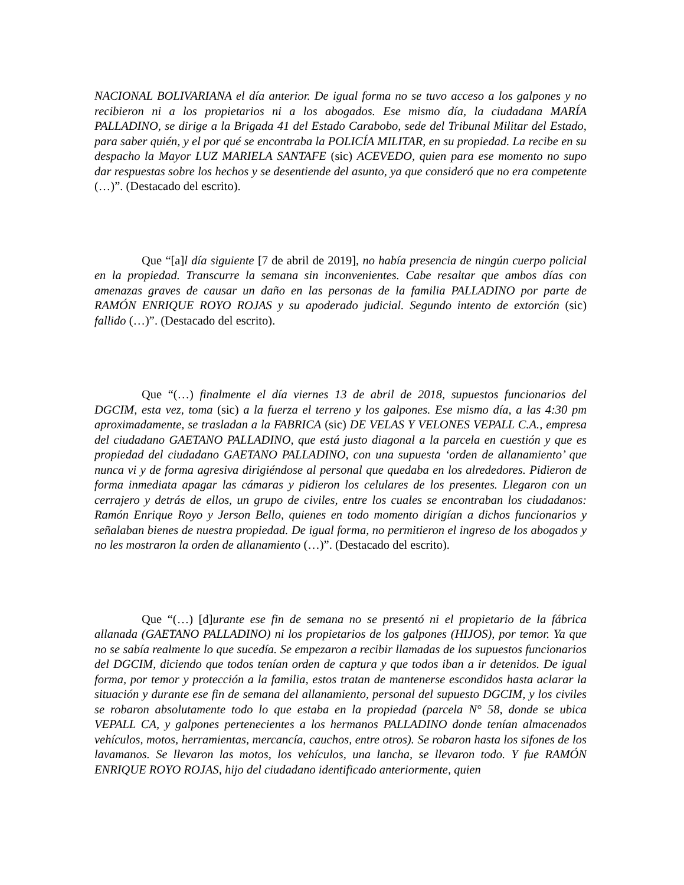NACIONAL BOLIVARIANA el día anterior. De igual forma no se tuvo acceso a los galpones y no recibieron ni a los propietarios ni a los abogados. Ese mismo día, la ciudadana MARÍA PALLADINO, se dirige a la Brigada 41 del Estado Carabobo, sede del Tribunal Militar del Estado, para saber quién, y el por qué se encontraba la POLICÍA MILITAR, en su propiedad. La recibe en su despacho la Mayor LUZ MARIELA SANTAFE (sic) ACEVEDO, quien para ese momento no supo dar respuestas sobre los hechos y se desentiende del asunto, ya que consideró que no era competente (…)”. (Destacado del escrito).
Que “[a]l día siguiente [7 de abril de 2019], no había presencia de ningún cuerpo policial en la propiedad. Transcurre la semana sin inconvenientes. Cabe resaltar que ambos días con amenazas graves de causar un daño en las personas de la familia PALLADINO por parte de RAMÓN ENRIQUE ROYO ROJAS y su apoderado judicial. Segundo intento de extorción (sic) fallido (…)”. (Destacado del escrito).
Que “(…) finalmente el día viernes 13 de abril de 2018, supuestos funcionarios del DGCIM, esta vez, toma (sic) a la fuerza el terreno y los galpones. Ese mismo día, a las 4:30 pm aproximadamente, se trasladan a la FABRICA (sic) DE VELAS Y VELONES VEPALL C.A., empresa del ciudadano GAETANO PALLADINO, que está justo diagonal a la parcela en cuestión y que es propiedad del ciudadano GAETANO PALLADINO, con una supuesta ‘orden de allanamiento’ que nunca vi y de forma agresiva dirigiéndose al personal que quedaba en los alrededores. Pidieron de forma inmediata apagar las cámaras y pidieron los celulares de los presentes. Llegaron con un cerrajero y detrás de ellos, un grupo de civiles, entre los cuales se encontraban los ciudadanos: Ramón Enrique Royo y Jerson Bello, quienes en todo momento dirigían a dichos funcionarios y señalaban bienes de nuestra propiedad. De igual forma, no permitieron el ingreso de los abogados y no les mostraron la orden de allanamiento (…)”. (Destacado del escrito).
Que “(…) [d]urante ese fin de semana no se presentó ni el propietario de la fábrica allanada (GAETANO PALLADINO) ni los propietarios de los galpones (HIJOS), por temor. Ya que no se sabía realmente lo que sucedía. Se empezaron a recibir llamadas de los supuestos funcionarios del DGCIM, diciendo que todos tenían orden de captura y que todos iban a ir detenidos. De igual forma, por temor y protección a la familia, estos tratan de mantenerse escondidos hasta aclarar la situación y durante ese fin de semana del allanamiento, personal del supuesto DGCIM, y los civiles se robaron absolutamente todo lo que estaba en la propiedad (parcela N° 58, donde se ubica VEPALL CA, y galpones pertenecientes a los hermanos PALLADINO donde tenían almacenados vehículos, motos, herramientas, mercancía, cauchos, entre otros). Se robaron hasta los sifones de los lavamanos. Se llevaron las motos, los vehículos, una lancha, se llevaron todo. Y fue RAMÓN ENRIQUE ROYO ROJAS, hijo del ciudadano identificado anteriormente, quien